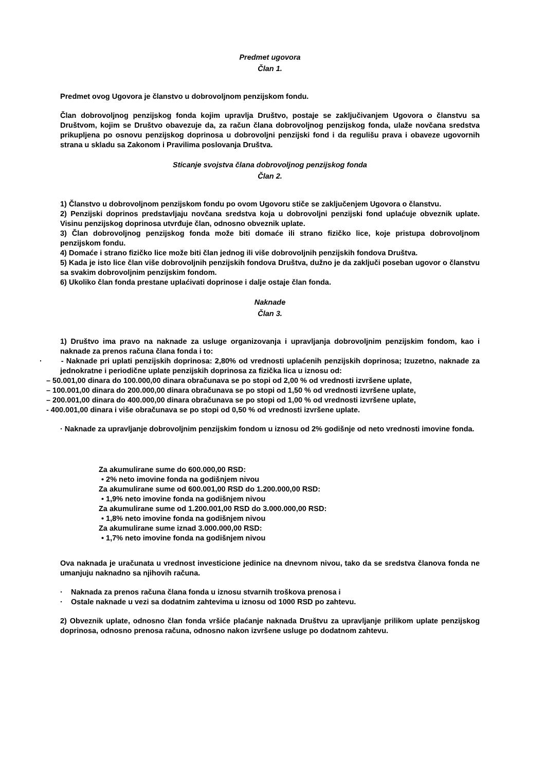Predmet ugovora
Član 1.
Predmet ovog Ugovora je članstvo u dobrovoljnom penzijskom fondu.
Član dobrovoljnog penzijskog fonda kojim upravlja Društvo, postaje se zaključivanjem Ugovora o članstvu sa Društvom, kojim se Društvo obavezuje da, za račun člana dobrovoljnog penzijskog fonda, ulaže novčana sredstva prikupljena po osnovu penzijskog doprinosa u dobrovoljni penzijski fond i da regulišu prava i obaveze ugovornih strana u skladu sa Zakonom i Pravilima poslovanja Društva.
Sticanje svojstva člana dobrovoljnog penzijskog fonda
Član 2.
1) Članstvo u dobrovoljnom penzijskom fondu po ovom Ugovoru stiče se zaključenjem Ugovora o članstvu.
2) Penzijski doprinos predstavljaju novčana sredstva koja u dobrovoljni penzijski fond uplaćuje obveznik uplate. Visinu penzijskog doprinosa utvrđuje član, odnosno obveznik uplate.
3) Član dobrovoljnog penzijskog fonda može biti domaće ili strano fizičko lice, koje pristupa dobrovoljnom penzijskom fondu.
4) Domaće i strano fizičko lice može biti član jednog ili više dobrovoljnih penzijskih fondova Društva.
5) Kada je isto lice član više dobrovoljnih penzijskih fondova Društva, dužno je da zaključi poseban ugovor o članstvu sa svakim dobrovoljnim penzijskim fondom.
6) Ukoliko član fonda prestane uplaćivati doprinose i dalje ostaje član fonda.
Naknade
Član 3.
1) Društvo ima pravo na naknade za usluge organizovanja i upravljanja dobrovoljnim penzijskim fondom, kao i naknade za prenos računa člana fonda i to:
· - Naknade pri uplati penzijskih doprinosa: 2,80% od vrednosti uplaćenih penzijskih doprinosa; Izuzetno, naknade za jednokratne i periodične uplate penzijskih doprinosa za fizička lica u iznosu od:
– 50.001,00 dinara do 100.000,00 dinara obračunava se po stopi od 2,00 % od vrednosti izvršene uplate,
– 100.001,00 dinara do 200.000,00 dinara obračunava se po stopi od 1,50 % od vrednosti izvršene uplate,
– 200.001,00 dinara do 400.000,00 dinara obračunava se po stopi od 1,00 % od vrednosti izvršene uplate,
- 400.001,00 dinara i više obračunava se po stopi od 0,50 % od vrednosti izvršene uplate.
· Naknade za upravljanje dobrovoljnim penzijskim fondom u iznosu od 2% godišnje od neto vrednosti imovine fonda.
Za akumulirane sume do 600.000,00 RSD:
• 2% neto imovine fonda na godišnjem nivou
Za akumulirane sume od 600.001,00 RSD do 1.200.000,00 RSD:
• 1,9% neto imovine fonda na godišnjem nivou
Za akumulirane sume od 1.200.001,00 RSD do 3.000.000,00 RSD:
• 1,8% neto imovine fonda na godišnjem nivou
Za akumulirane sume iznad 3.000.000,00 RSD:
• 1,7% neto imovine fonda na godišnjem nivou
Ova naknada je uračunata u vrednost investicione jedinice na dnevnom nivou, tako da se sredstva članova fonda ne umanjuju naknadno sa njihovih računa.
· Naknada za prenos računa člana fonda u iznosu stvarnih troškova prenosa i
· Ostale naknade u vezi sa dodatnim zahtevima u iznosu od 1000 RSD po zahtevu.
2) Obveznik uplate, odnosno član fonda vršiće plaćanje naknada Društvu za upravljanje prilikom uplate penzijskog doprinosa, odnosno prenosa računa, odnosno nakon izvršene usluge po dodatnom zahtevu.